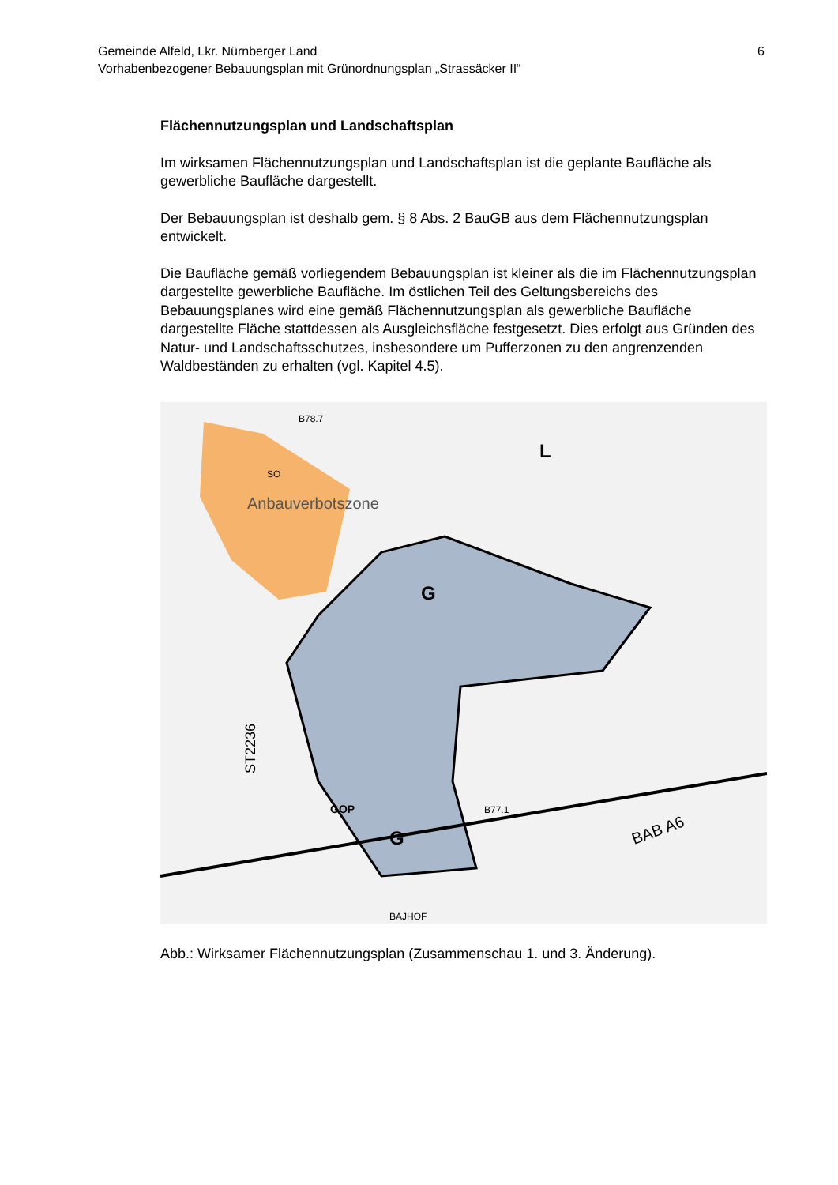6 Gemeinde Alfeld, Lkr. Nürnberger Land
Vorhabenbezogener Bebauungsplan mit Grünordnungsplan „Strassäcker II“
Flächennutzungsplan und Landschaftsplan
Im wirksamen Flächennutzungsplan und Landschaftsplan ist die geplante Baufläche als gewerbliche Baufläche dargestellt.
Der Bebauungsplan ist deshalb gem. § 8 Abs. 2 BauGB aus dem Flächennutzungsplan entwickelt.
Die Baufläche gemäß vorliegendem Bebauungsplan ist kleiner als die im Flächennutzungsplan dargestellte gewerbliche Baufläche. Im östlichen Teil des Geltungsbereichs des Bebauungsplanes wird eine gemäß Flächennutzungsplan als gewerbliche Baufläche dargestellte Fläche stattdessen als Ausgleichsfläche festgesetzt. Dies erfolgt aus Gründen des Natur- und Landschaftsschutzes, insbesondere um Pufferzonen zu den angrenzenden Waldbeständen zu erhalten (vgl. Kapitel 4.5).
Anbauverbotszone
G
G
GOP
SO
L
ST2236
BAB A6
BAJHOF
B78.7
B77.1
Abb.: Wirksamer Flächennutzungsplan (Zusammenschau 1. und 3. Änderung).